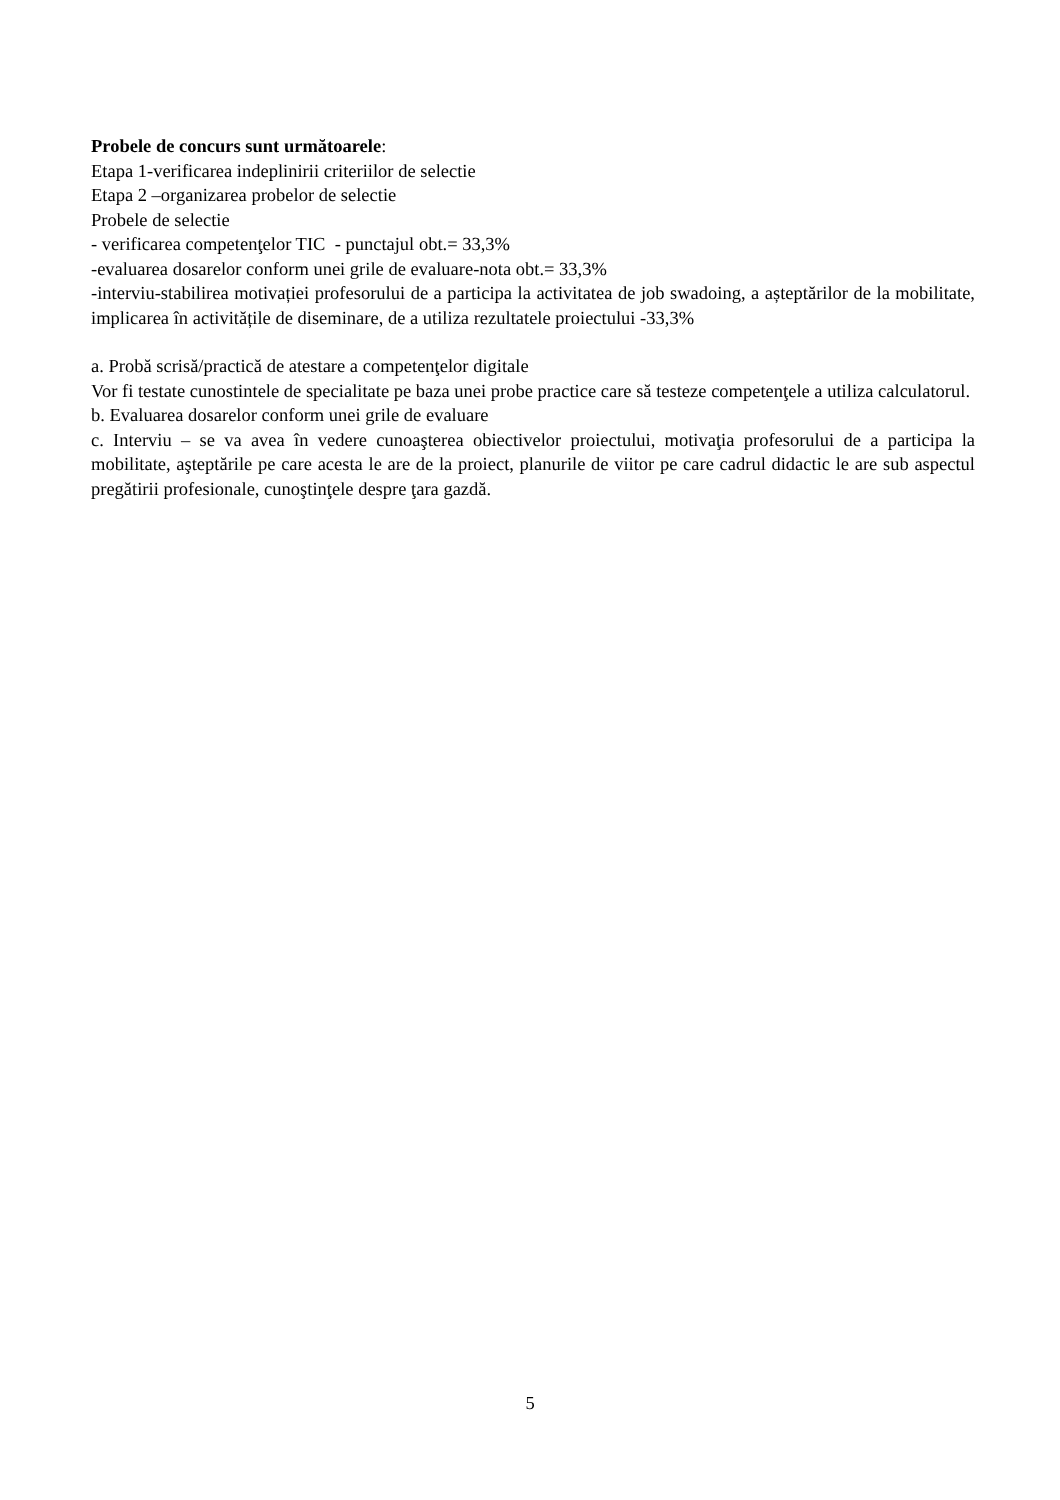Probele de concurs sunt următoarele:
Etapa 1-verificarea indeplinirii criteriilor de selectie
Etapa 2 –organizarea probelor de selectie
Probele de selectie
- verificarea competenţelor TIC - punctajul obt.= 33,3%
-evaluarea dosarelor conform unei grile de evaluare-nota obt.= 33,3%
-interviu-stabilirea motivației profesorului de a participa la activitatea de job swadoing, a așteptărilor de la mobilitate, implicarea în activitățile de diseminare, de a utiliza rezultatele proiectului -33,3%
a. Probă scrisă/practică de atestare a competenţelor digitale
Vor fi testate cunostintele de specialitate pe baza unei probe practice care să testeze competenţele a utiliza calculatorul.
b. Evaluarea dosarelor conform unei grile de evaluare
c. Interviu – se va avea în vedere cunoaşterea obiectivelor proiectului, motivaţia profesorului de a participa la mobilitate, aşteptările pe care acesta le are de la proiect, planurile de viitor pe care cadrul didactic le are sub aspectul pregătirii profesionale, cunoştinţele despre ţara gazdă.
5